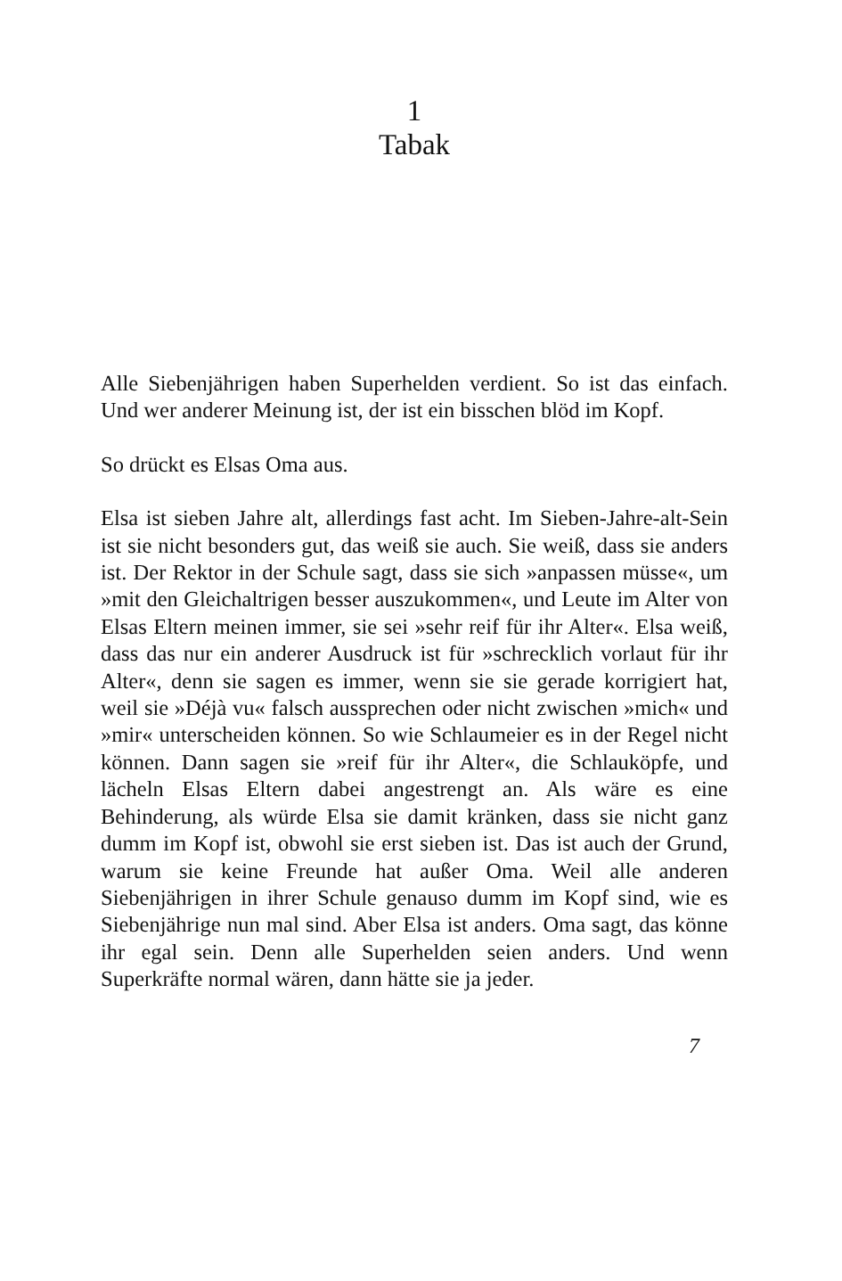1
Tabak
Alle Siebenjährigen haben Superhelden verdient. So ist das ein­fach. Und wer anderer Meinung ist, der ist ein bisschen blöd im Kopf.
So drückt es Elsas Oma aus.
Elsa ist sieben Jahre alt, allerdings fast acht. Im Sieben-Jahre-alt-Sein ist sie nicht besonders gut, das weiß sie auch. Sie weiß, dass sie anders ist. Der Rektor in der Schule sagt, dass sie sich »anpas­sen müsse«, um »mit den Gleichaltrigen besser auszukommen«, und Leute im Alter von Elsas Eltern meinen immer, sie sei »sehr reif für ihr Alter«. Elsa weiß, dass das nur ein anderer Ausdruck ist für »schrecklich vorlaut für ihr Alter«, denn sie sagen es immer, wenn sie sie gerade korrigiert hat, weil sie »Déjà vu« falsch aus­sprechen oder nicht zwischen »mich« und »mir« unterscheiden können. So wie Schlaumeier es in der Regel nicht können. Dann sagen sie »reif für ihr Alter«, die Schlauköpfe, und lächeln Elsas Eltern dabei angestrengt an. Als wäre es eine Behinderung, als würde Elsa sie damit kränken, dass sie nicht ganz dumm im Kopf ist, obwohl sie erst sieben ist. Das ist auch der Grund, warum sie keine Freunde hat außer Oma. Weil alle anderen Siebenjährigen in ihrer Schule genauso dumm im Kopf sind, wie es Siebenjährige nun mal sind. Aber Elsa ist anders. Oma sagt, das könne ihr egal sein. Denn alle Superhelden seien anders. Und wenn Superkräfte normal wären, dann hätte sie ja jeder.
7